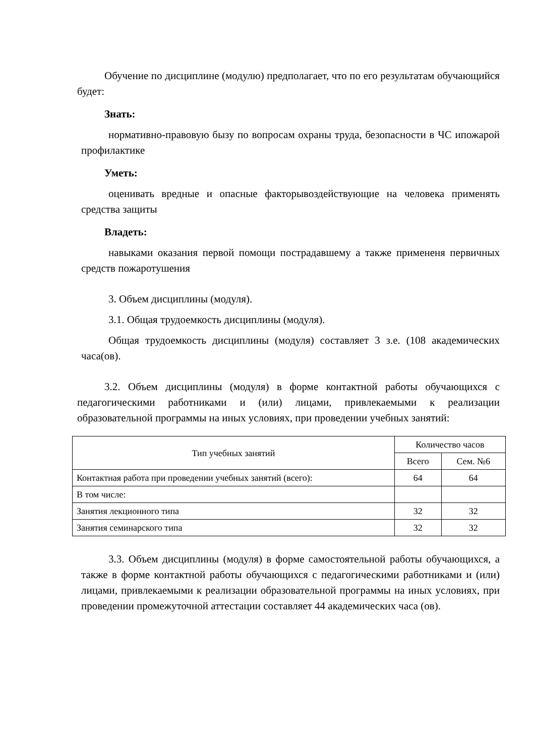Обучение по дисциплине (модулю) предполагает, что по его результатам обучающийся будет:
Знать:
нормативно-правовую бызу по вопросам охраны труда, безопасности в ЧС ипожарой профилактике
Уметь:
оценивать вредные и опасные факторывоздействующие на человека применять средства защиты
Владеть:
навыками оказания первой помощи пострадавшему а также примененя первичных средств пожаротушения
3. Объем дисциплины (модуля).
3.1. Общая трудоемкость дисциплины (модуля).
Общая трудоемкость дисциплины (модуля) составляет 3 з.е. (108 академических часа(ов).
3.2. Объем дисциплины (модуля) в форме контактной работы обучающихся с педагогическими работниками и (или) лицами, привлекаемыми к реализации образовательной программы на иных условиях, при проведении учебных занятий:
| Тип учебных занятий | Количество часов | |
| --- | --- | --- |
| | Всего | Сем. №6 |
| Контактная работа при проведении учебных занятий (всего): | 64 | 64 |
| В том числе: | | |
| Занятия лекционного типа | 32 | 32 |
| Занятия семинарского типа | 32 | 32 |
3.3. Объем дисциплины (модуля) в форме самостоятельной работы обучающихся, а также в форме контактной работы обучающихся с педагогическими работниками и (или) лицами, привлекаемыми к реализации образовательной программы на иных условиях, при проведении промежуточной аттестации составляет 44 академических часа (ов).